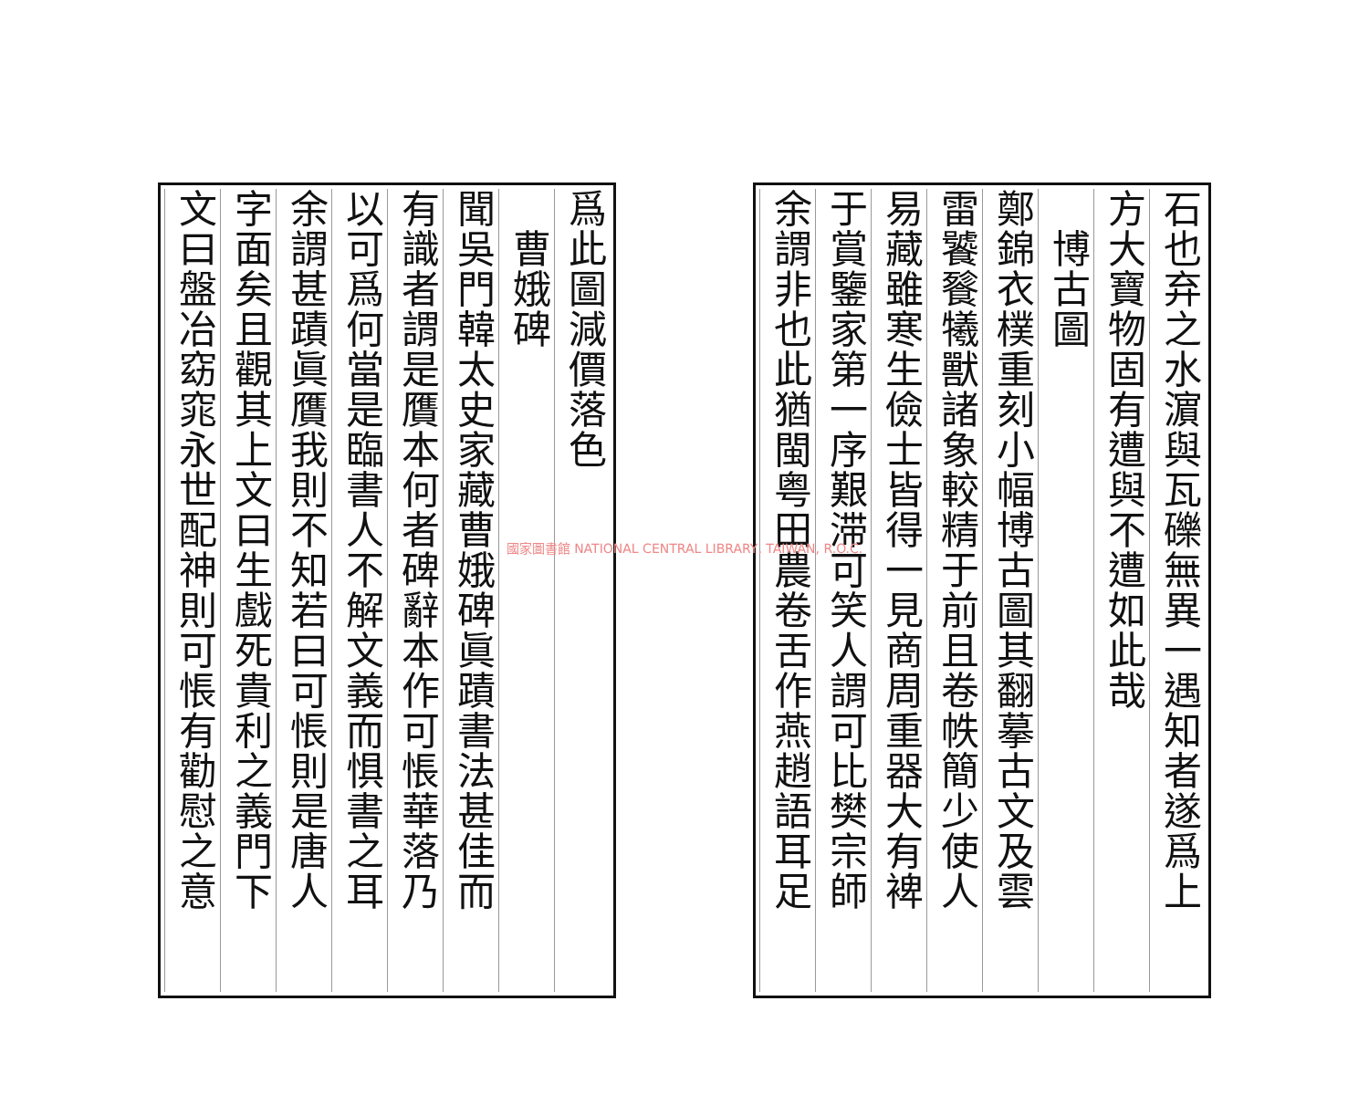石也弃之水濵與瓦礫無異一遇知者遂爲上
方大寶物固有遭與不遭如此哉
　博古圖
鄭錦衣樸重刻小幅博古圖其翻摹古文及雲
雷饕餮犧獸諸象較精于前且卷帙簡少使人
易藏雖寒生儉士皆得一見商周重器大有裨
于賞鑒家第一序艱滞可笑人謂可比樊宗師
余謂非也此猶閩粤田農卷舌作燕趙語耳足
爲此圖減價落色
　曹娥碑
聞吳門韓太史家藏曹娥碑眞蹟書法甚佳而
有識者謂是贋本何者碑辭本作可悵華落乃
以可爲何當是臨書人不解文義而惧書之耳
余謂甚蹟眞贋我則不知若曰可悵則是唐人
字面矣且觀其上文曰生戲死貴利之義門下
文曰盤冶窈窕永世配神則可悵有勸慰之意
國家圖書館 NATIONAL CENTRAL LIBRARY, TAIWAN, R.O.C.